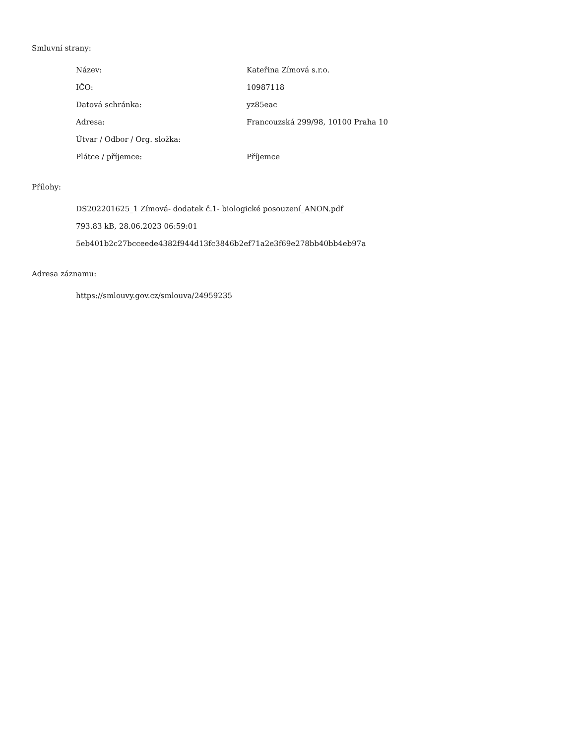Smluvní strany:
| Název: | Kateřina Zímová s.r.o. |
| IČO: | 10987118 |
| Datová schránka: | yz85eac |
| Adresa: | Francouzská 299/98, 10100 Praha 10 |
| Útvar / Odbor / Org. složka: | |
| Plátce / příjemce: | Příjemce |
Přílohy:
DS202201625_1 Zímová- dodatek č.1- biologické posouzení_ANON.pdf
793.83 kB, 28.06.2023 06:59:01
5eb401b2c27bcceede4382f944d13fc3846b2ef71a2e3f69e278bb40bb4eb97a
Adresa záznamu:
https://smlouvy.gov.cz/smlouva/24959235